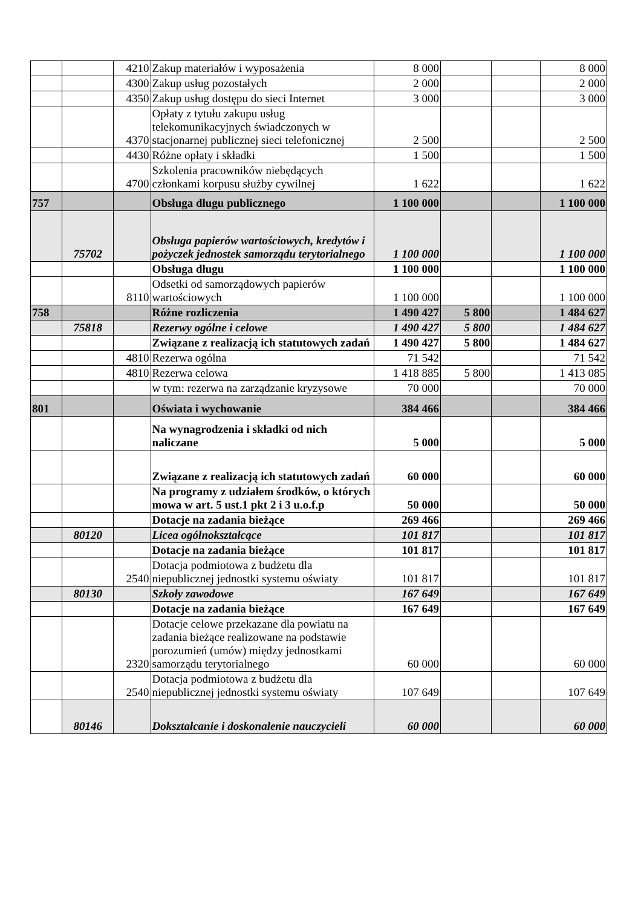| | | 4210 | Zakup materiałów i wyposażenia | 8 000 | | | 8 000 |
| | | 4300 | Zakup usług pozostałych | 2 000 | | | 2 000 |
| | | 4350 | Zakup usług dostępu do sieci Internet | 3 000 | | | 3 000 |
| | | 4370 | Opłaty z tytułu zakupu usług telekomunikacyjnych świadczonych w stacjonarnej publicznej sieci telefonicznej | 2 500 | | | 2 500 |
| | | 4430 | Różne opłaty i składki | 1 500 | | | 1 500 |
| | | 4700 | Szkolenia pracowników niebędących członkami korpusu służby cywilnej | 1 622 | | | 1 622 |
| 757 | | | Obsługa długu publicznego | 1 100 000 | | | 1 100 000 |
| | 75702 | | Obsługa papierów wartościowych, kredytów i pożyczek jednostek samorządu terytorialnego | 1 100 000 | | | 1 100 000 |
| | | | Obsługa długu | 1 100 000 | | | 1 100 000 |
| | | 8110 | Odsetki od samorządowych papierów wartościowych | 1 100 000 | | | 1 100 000 |
| 758 | | | Różne rozliczenia | 1 490 427 | 5 800 | | 1 484 627 |
| | 75818 | | Rezerwy ogólne i celowe | 1 490 427 | 5 800 | | 1 484 627 |
| | | | Związane z realizacją ich statutowych zadań | 1 490 427 | 5 800 | | 1 484 627 |
| | | 4810 | Rezerwa ogólna | 71 542 | | | 71 542 |
| | | 4810 | Rezerwa celowa | 1 418 885 | 5 800 | | 1 413 085 |
| | | | w tym: rezerwa na zarządzanie kryzysowe | 70 000 | | | 70 000 |
| 801 | | | Oświata i wychowanie | 384 466 | | | 384 466 |
| | | | Na wynagrodzenia i składki od nich naliczane | 5 000 | | | 5 000 |
| | | | Związane z realizacją ich statutowych zadań | 60 000 | | | 60 000 |
| | | | Na programy z udziałem środków, o których mowa w art. 5 ust.1 pkt 2 i 3 u.o.f.p | 50 000 | | | 50 000 |
| | | | Dotacje na zadania bieżące | 269 466 | | | 269 466 |
| | 80120 | | Licea ogólnokształcące | 101 817 | | | 101 817 |
| | | | Dotacje na zadania bieżące | 101 817 | | | 101 817 |
| | | 2540 | Dotacja podmiotowa z budżetu dla niepublicznej jednostki systemu oświaty | 101 817 | | | 101 817 |
| | 80130 | | Szkoły zawodowe | 167 649 | | | 167 649 |
| | | | Dotacje na zadania bieżące | 167 649 | | | 167 649 |
| | | 2320 | Dotacje celowe przekazane dla powiatu na zadania bieżące realizowane na podstawie porozumień (umów) między jednostkami samorządu terytorialnego | 60 000 | | | 60 000 |
| | | 2540 | Dotacja podmiotowa z budżetu dla niepublicznej jednostki systemu oświaty | 107 649 | | | 107 649 |
| | 80146 | | Dokształcanie i doskonalenie nauczycieli | 60 000 | | | 60 000 |